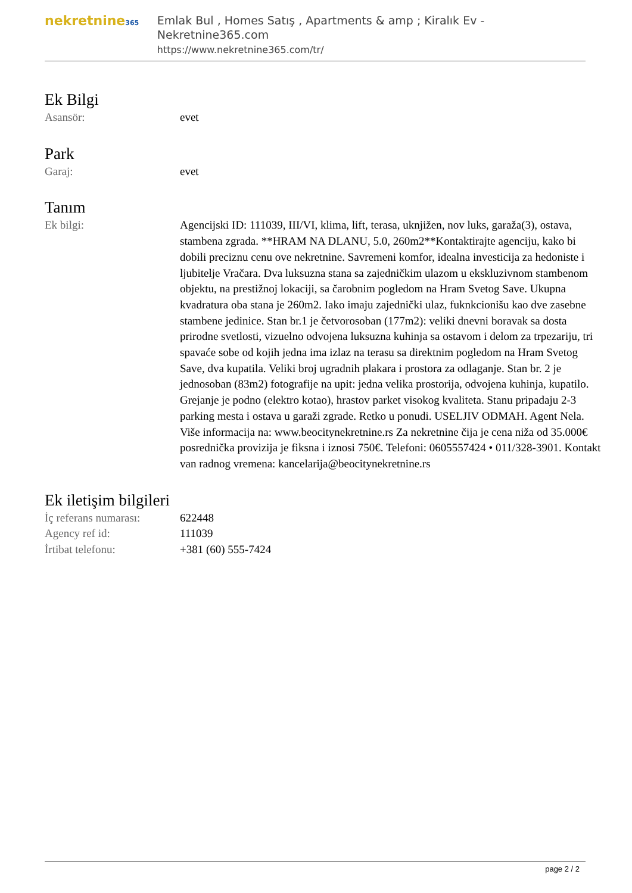nekretnine365
Emlak Bul , Homes Satış , Apartments & amp ; Kiralık Ev - Nekretnine365.com
https://www.nekretnine365.com/tr/
Ek Bilgi
| Asansör: | evet |
Park
| Garaj: | evet |
Tanım
| Ek bilgi: | Agencijski ID: 111039, III/VI, klima, lift, terasa, uknjižen, nov luks, garaža(3), ostava, stambena zgrada. **HRAM NA DLANU, 5.0, 260m2**Kontaktirajte agenciju, kako bi dobili preciznu cenu ove nekretnine. Savremeni komfor, idealna investicija za hedoniste i ljubitelje Vračara. Dva luksuzna stana sa zajedničkim ulazom u ekskluzivnom stambenom objektu, na prestižnoj lokaciji, sa čarobnim pogledom na Hram Svetog Save. Ukupna kvadratura oba stana je 260m2. Iako imaju zajednički ulaz, fuknkcionišu kao dve zasebne stambene jedinice. Stan br.1 je četvorosoban (177m2): veliki dnevni boravak sa dosta prirodne svetlosti, vizuelno odvojena luksuzna kuhinja sa ostavom i delom za trpezariju, tri spavaće sobe od kojih jedna ima izlaz na terasu sa direktnim pogledom na Hram Svetog Save, dva kupatila. Veliki broj ugradnih plakara i prostora za odlaganje. Stan br. 2 je jednosoban (83m2) fotografije na upit: jedna velika prostorija, odvojena kuhinja, kupatilo. Grejanje je podno (elektro kotao), hrastov parket visokog kvaliteta. Stanu pripadaju 2-3 parking mesta i ostava u garaži zgrade. Retko u ponudi. USELJIV ODMAH. Agent Nela. Više informacija na: www.beocitynekretnine.rs Za nekretnine čija je cena niža od 35.000€ posrednička provizija je fiksna i iznosi 750€. Telefoni: 0605557424 • 011/328-3901. Kontakt van radnog vremena: kancelarija@beocitynekretnine.rs |
Ek iletişim bilgileri
| İç referans numarası: | 622448 |
| Agency ref id: | 111039 |
| İrtibat telefonu: | +381 (60) 555-7424 |
page 2 / 2